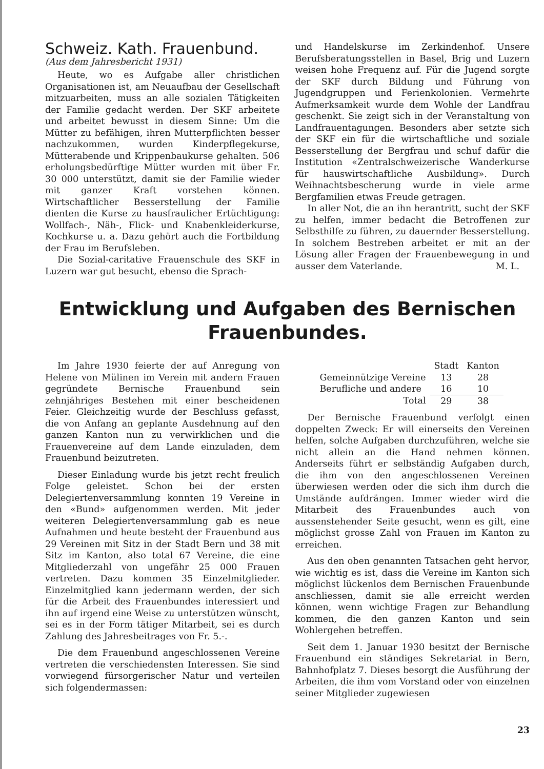Schweiz. Kath. Frauenbund.
(Aus dem Jahresbericht 1931)
Heute, wo es Aufgabe aller christlichen Organisationen ist, am Neuaufbau der Gesellschaft mitzuarbeiten, muss an alle sozialen Tätigkeiten der Familie gedacht werden. Der SKF arbeitete und arbeitet bewusst in diesem Sinne: Um die Mütter zu befähigen, ihren Mutterpflichten besser nachzukommen, wurden Kinderpflegekurse, Mütterabende und Krippenbaukurse gehalten. 506 erholungsbedürftige Mütter wurden mit über Fr. 30 000 unterstützt, damit sie der Familie wieder mit ganzer Kraft vorstehen können. Wirtschaftlicher Besserstellung der Familie dienten die Kurse zu hausfraulicher Ertüchtigung: Wollfach-, Näh-, Flick- und Knabenkleiderkurse, Kochkurse u. a. Dazu gehört auch die Fortbildung der Frau im Berufsleben.
Die Sozial-caritative Frauenschule des SKF in Luzern war gut besucht, ebenso die Sprach-
und Handelskurse im Zerkindenhof. Unsere Berufsberatungsstellen in Basel, Brig und Luzern weisen hohe Frequenz auf. Für die Jugend sorgte der SKF durch Bildung und Führung von Jugendgruppen und Ferienkolonien. Vermehrte Aufmerksamkeit wurde dem Wohle der Landfrau geschenkt. Sie zeigt sich in der Veranstaltung von Landfrauentagungen. Besonders aber setzte sich der SKF ein für die wirtschaftliche und soziale Besserstellung der Bergfrau und schuf dafür die Institution «Zentralschweizerische Wanderkurse für hauswirtschaftliche Ausbildung». Durch Weihnachtsbescherung wurde in viele arme Bergfamilien etwas Freude getragen.
In aller Not, die an ihn herantritt, sucht der SKF zu helfen, immer bedacht die Betroffenen zur Selbsthilfe zu führen, zu dauernder Besserstellung. In solchem Bestreben arbeitet er mit an der Lösung aller Fragen der Frauenbewegung in und ausser dem Vaterlande. M. L.
Entwicklung und Aufgaben des Bernischen
Frauenbundes.
Im Jahre 1930 feierte der auf Anregung von Helene von Mülinen im Verein mit andern Frauen gegründete Bernische Frauenbund sein zehnjähriges Bestehen mit einer bescheidenen Feier. Gleichzeitig wurde der Beschluss gefasst, die von Anfang an geplante Ausdehnung auf den ganzen Kanton nun zu verwirklichen und die Frauenvereine auf dem Lande einzuladen, dem Frauenbund beizutreten.
Dieser Einladung wurde bis jetzt recht freulich Folge geleistet. Schon bei der ersten Delegiertenversammlung konnten 19 Vereine in den «Bund» aufgenommen werden. Mit jeder weiteren Delegiertenversammlung gab es neue Aufnahmen und heute besteht der Frauenbund aus 29 Vereinen mit Sitz in der Stadt Bern und 38 mit Sitz im Kanton, also total 67 Vereine, die eine Mitgliederzahl von ungefähr 25 000 Frauen vertreten. Dazu kommen 35 Einzelmitglieder. Einzelmitglied kann jedermann werden, der sich für die Arbeit des Frauenbundes interessiert und ihn auf irgend eine Weise zu unterstützen wünscht, sei es in der Form tätiger Mitarbeit, sei es durch Zahlung des Jahresbeitrages von Fr. 5.-.
Die dem Frauenbund angeschlossenen Vereine vertreten die verschiedensten Interessen. Sie sind vorwiegend fürsorgerischer Natur und verteilen sich folgendermassen:
| | Stadt | Kanton |
| --- | --- | --- |
| Gemeinnützige Vereine | 13 | 28 |
| Berufliche und andere | 16 | 10 |
| Total | 29 | 38 |
Der Bernische Frauenbund verfolgt einen doppelten Zweck: Er will einerseits den Vereinen helfen, solche Aufgaben durchzuführen, welche sie nicht allein an die Hand nehmen können. Anderseits führt er selbständig Aufgaben durch, die ihm von den angeschlossenen Vereinen überwiesen werden oder die sich ihm durch die Umstände aufdrängen. Immer wieder wird die Mitarbeit des Frauenbundes auch von aussenstehender Seite gesucht, wenn es gilt, eine möglichst grosse Zahl von Frauen im Kanton zu erreichen.
Aus den oben genannten Tatsachen geht hervor, wie wichtig es ist, dass die Vereine im Kanton sich möglichst lückenlos dem Bernischen Frauenbunde anschliessen, damit sie alle erreicht werden können, wenn wichtige Fragen zur Behandlung kommen, die den ganzen Kanton und sein Wohlergehen betreffen.
Seit dem 1. Januar 1930 besitzt der Bernische Frauenbund ein ständiges Sekretariat in Bern, Bahnhofplatz 7. Dieses besorgt die Ausführung der Arbeiten, die ihm vom Vorstand oder von einzelnen seiner Mitglieder zugewiesen
23